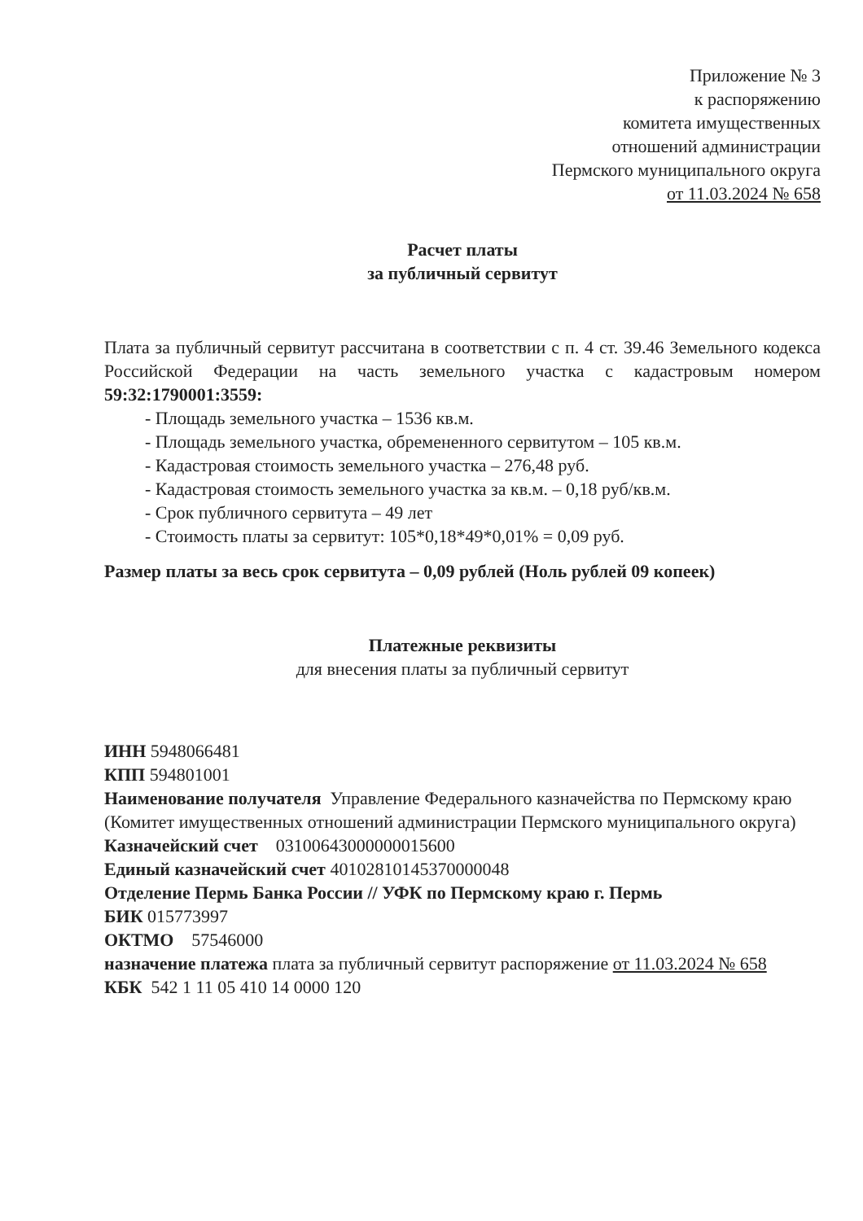Приложение № 3
к распоряжению
комитета имущественных
отношений администрации
Пермского муниципального округа
от 11.03.2024 № 658
Расчет платы
за публичный сервитут
Плата за публичный сервитут рассчитана в соответствии с п. 4 ст. 39.46 Земельного кодекса Российской Федерации на часть земельного участка с кадастровым номером 59:32:1790001:3559:
- Площадь земельного участка – 1536 кв.м.
- Площадь земельного участка, обремененного сервитутом – 105 кв.м.
- Кадастровая стоимость земельного участка – 276,48 руб.
- Кадастровая стоимость земельного участка за кв.м. – 0,18 руб/кв.м.
- Срок публичного сервитута – 49 лет
- Стоимость платы за сервитут: 105*0,18*49*0,01% = 0,09 руб.
Размер платы за весь срок сервитута – 0,09 рублей (Ноль рублей 09 копеек)
Платежные реквизиты
для внесения платы за публичный сервитут
ИНН 5948066481
КПП 594801001
Наименование получателя Управление Федерального казначейства по Пермскому краю (Комитет имущественных отношений администрации Пермского муниципального округа)
Казначейский счет 03100643000000015600
Единый казначейский счет 40102810145370000048
Отделение Пермь Банка России // УФК по Пермскому краю г. Пермь
БИК 015773997
ОКТМО 57546000
назначение платежа плата за публичный сервитут распоряжение от 11.03.2024 № 658
КБК 542 1 11 05 410 14 0000 120